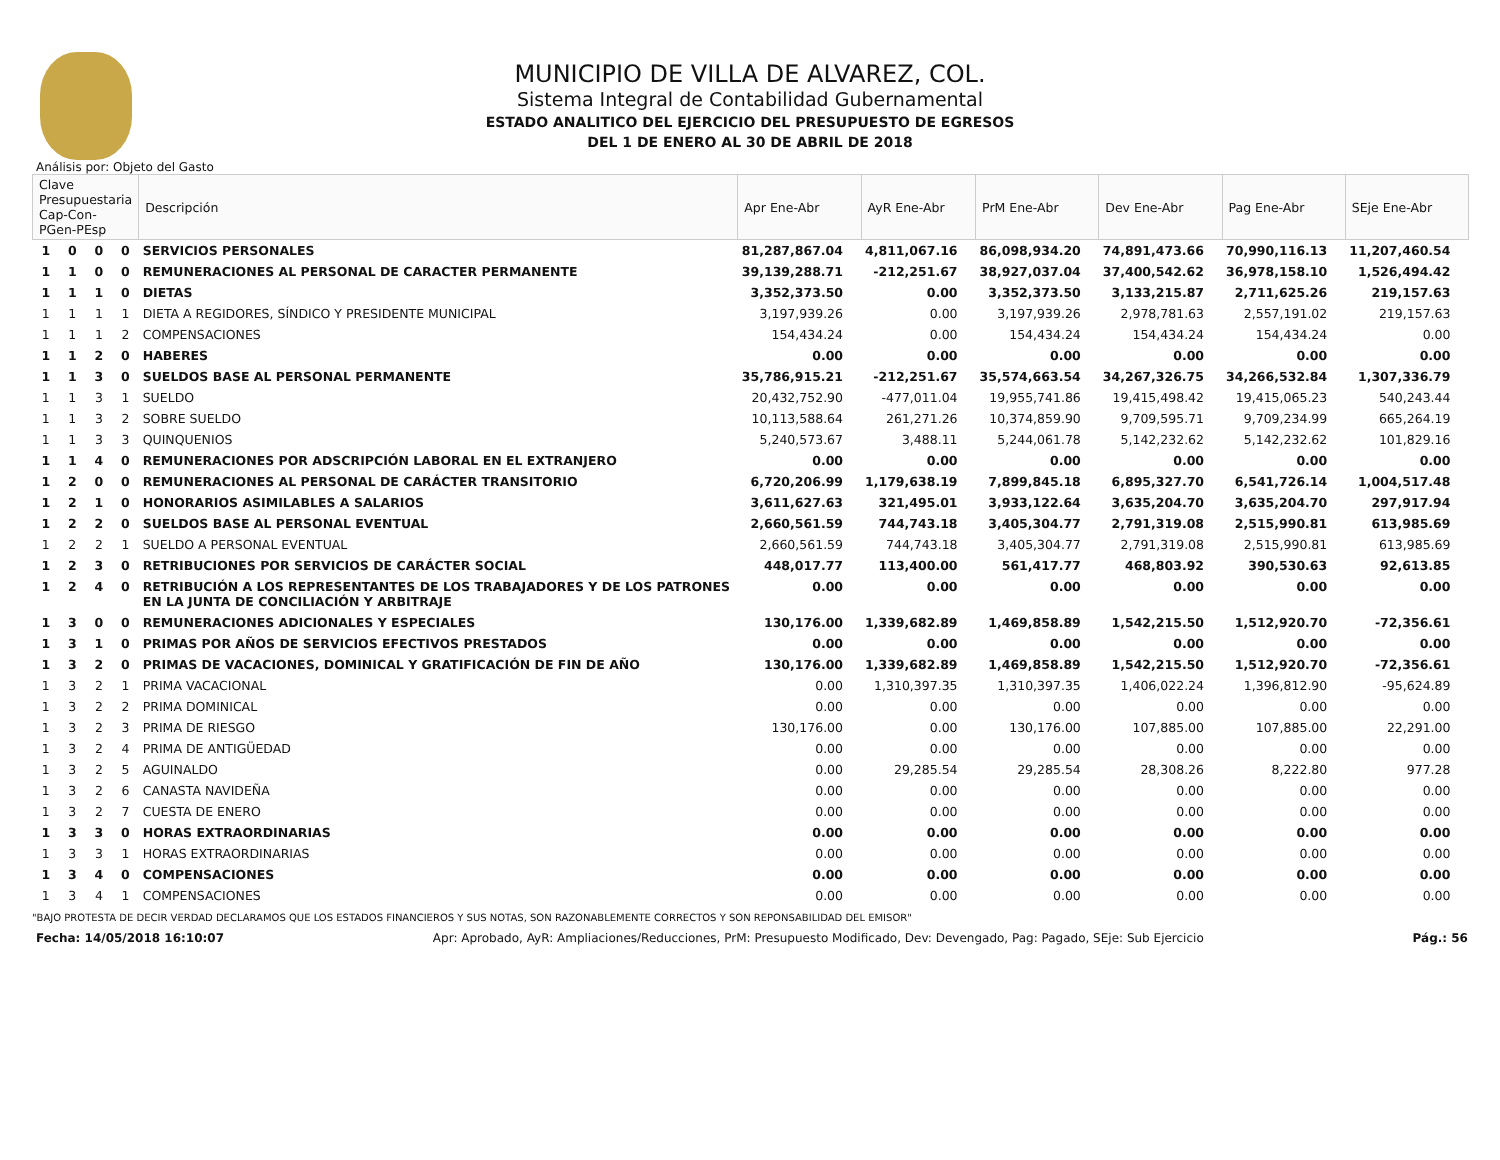MUNICIPIO DE VILLA DE ALVAREZ, COL.
Sistema Integral de Contabilidad Gubernamental
ESTADO ANALITICO DEL EJERCICIO DEL PRESUPUESTO DE EGRESOS
DEL 1 DE ENERO AL 30 DE ABRIL DE 2018
Análisis por: Objeto del Gasto
| Clave Presupuestaria Cap-Con-PGen-PEsp | | | | Descripción | Apr Ene-Abr | AyR Ene-Abr | PrM Ene-Abr | Dev Ene-Abr | Pag Ene-Abr | SEje Ene-Abr |
| --- | --- | --- | --- | --- | --- | --- | --- | --- | --- | --- |
| 1 | 0 | 0 | 0 | SERVICIOS PERSONALES | 81,287,867.04 | 4,811,067.16 | 86,098,934.20 | 74,891,473.66 | 70,990,116.13 | 11,207,460.54 |
| 1 | 1 | 0 | 0 | REMUNERACIONES AL PERSONAL DE CARACTER PERMANENTE | 39,139,288.71 | -212,251.67 | 38,927,037.04 | 37,400,542.62 | 36,978,158.10 | 1,526,494.42 |
| 1 | 1 | 1 | 0 | DIETAS | 3,352,373.50 | 0.00 | 3,352,373.50 | 3,133,215.87 | 2,711,625.26 | 219,157.63 |
| 1 | 1 | 1 | 1 | DIETA A REGIDORES, SÍNDICO Y PRESIDENTE MUNICIPAL | 3,197,939.26 | 0.00 | 3,197,939.26 | 2,978,781.63 | 2,557,191.02 | 219,157.63 |
| 1 | 1 | 1 | 2 | COMPENSACIONES | 154,434.24 | 0.00 | 154,434.24 | 154,434.24 | 154,434.24 | 0.00 |
| 1 | 1 | 2 | 0 | HABERES | 0.00 | 0.00 | 0.00 | 0.00 | 0.00 | 0.00 |
| 1 | 1 | 3 | 0 | SUELDOS BASE AL PERSONAL PERMANENTE | 35,786,915.21 | -212,251.67 | 35,574,663.54 | 34,267,326.75 | 34,266,532.84 | 1,307,336.79 |
| 1 | 1 | 3 | 1 | SUELDO | 20,432,752.90 | -477,011.04 | 19,955,741.86 | 19,415,498.42 | 19,415,065.23 | 540,243.44 |
| 1 | 1 | 3 | 2 | SOBRE SUELDO | 10,113,588.64 | 261,271.26 | 10,374,859.90 | 9,709,595.71 | 9,709,234.99 | 665,264.19 |
| 1 | 1 | 3 | 3 | QUINQUENIOS | 5,240,573.67 | 3,488.11 | 5,244,061.78 | 5,142,232.62 | 5,142,232.62 | 101,829.16 |
| 1 | 1 | 4 | 0 | REMUNERACIONES POR ADSCRIPCIÓN LABORAL EN EL EXTRANJERO | 0.00 | 0.00 | 0.00 | 0.00 | 0.00 | 0.00 |
| 1 | 2 | 0 | 0 | REMUNERACIONES AL PERSONAL DE CARÁCTER TRANSITORIO | 6,720,206.99 | 1,179,638.19 | 7,899,845.18 | 6,895,327.70 | 6,541,726.14 | 1,004,517.48 |
| 1 | 2 | 1 | 0 | HONORARIOS ASIMILABLES A SALARIOS | 3,611,627.63 | 321,495.01 | 3,933,122.64 | 3,635,204.70 | 3,635,204.70 | 297,917.94 |
| 1 | 2 | 2 | 0 | SUELDOS BASE AL PERSONAL EVENTUAL | 2,660,561.59 | 744,743.18 | 3,405,304.77 | 2,791,319.08 | 2,515,990.81 | 613,985.69 |
| 1 | 2 | 2 | 1 | SUELDO A PERSONAL EVENTUAL | 2,660,561.59 | 744,743.18 | 3,405,304.77 | 2,791,319.08 | 2,515,990.81 | 613,985.69 |
| 1 | 2 | 3 | 0 | RETRIBUCIONES POR SERVICIOS DE CARÁCTER SOCIAL | 448,017.77 | 113,400.00 | 561,417.77 | 468,803.92 | 390,530.63 | 92,613.85 |
| 1 | 2 | 4 | 0 | RETRIBUCIÓN A LOS REPRESENTANTES DE LOS TRABAJADORES Y DE LOS PATRONES EN LA JUNTA DE CONCILIACIÓN Y ARBITRAJE | 0.00 | 0.00 | 0.00 | 0.00 | 0.00 | 0.00 |
| 1 | 3 | 0 | 0 | REMUNERACIONES ADICIONALES Y ESPECIALES | 130,176.00 | 1,339,682.89 | 1,469,858.89 | 1,542,215.50 | 1,512,920.70 | -72,356.61 |
| 1 | 3 | 1 | 0 | PRIMAS POR AÑOS DE SERVICIOS EFECTIVOS PRESTADOS | 0.00 | 0.00 | 0.00 | 0.00 | 0.00 | 0.00 |
| 1 | 3 | 2 | 0 | PRIMAS DE VACACIONES, DOMINICAL Y GRATIFICACIÓN DE FIN DE AÑO | 130,176.00 | 1,339,682.89 | 1,469,858.89 | 1,542,215.50 | 1,512,920.70 | -72,356.61 |
| 1 | 3 | 2 | 1 | PRIMA VACACIONAL | 0.00 | 1,310,397.35 | 1,310,397.35 | 1,406,022.24 | 1,396,812.90 | -95,624.89 |
| 1 | 3 | 2 | 2 | PRIMA DOMINICAL | 0.00 | 0.00 | 0.00 | 0.00 | 0.00 | 0.00 |
| 1 | 3 | 2 | 3 | PRIMA DE RIESGO | 130,176.00 | 0.00 | 130,176.00 | 107,885.00 | 107,885.00 | 22,291.00 |
| 1 | 3 | 2 | 4 | PRIMA DE ANTIGÜEDAD | 0.00 | 0.00 | 0.00 | 0.00 | 0.00 | 0.00 |
| 1 | 3 | 2 | 5 | AGUINALDO | 0.00 | 29,285.54 | 29,285.54 | 28,308.26 | 8,222.80 | 977.28 |
| 1 | 3 | 2 | 6 | CANASTA NAVIDEÑA | 0.00 | 0.00 | 0.00 | 0.00 | 0.00 | 0.00 |
| 1 | 3 | 2 | 7 | CUESTA DE ENERO | 0.00 | 0.00 | 0.00 | 0.00 | 0.00 | 0.00 |
| 1 | 3 | 3 | 0 | HORAS EXTRAORDINARIAS | 0.00 | 0.00 | 0.00 | 0.00 | 0.00 | 0.00 |
| 1 | 3 | 3 | 1 | HORAS EXTRAORDINARIAS | 0.00 | 0.00 | 0.00 | 0.00 | 0.00 | 0.00 |
| 1 | 3 | 4 | 0 | COMPENSACIONES | 0.00 | 0.00 | 0.00 | 0.00 | 0.00 | 0.00 |
| 1 | 3 | 4 | 1 | COMPENSACIONES | 0.00 | 0.00 | 0.00 | 0.00 | 0.00 | 0.00 |
"BAJO PROTESTA DE DECIR VERDAD DECLARAMOS QUE LOS ESTADOS FINANCIEROS Y SUS NOTAS, SON RAZONABLEMENTE CORRECTOS Y SON REPONSABILIDAD DEL EMISOR"
Fecha: 14/05/2018 16:10:07 Apr: Aprobado, AyR: Ampliaciones/Reducciones, PrM: Presupuesto Modificado, Dev: Devengado, Pag: Pagado, SEje: Sub Ejercicio Pág.: 56